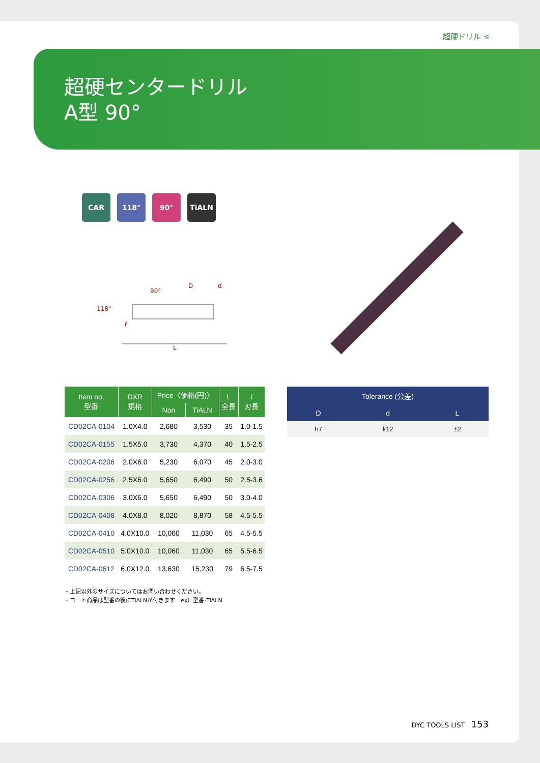超硬ドリル ≤
超硬センタードリル
A型 90°
CAR 118° 90° TiALN
118°
90°
D
d
ℓ
L
| Item no. 型番 | DXR 規格 | Price〈価格(円)〉 | | L 全長 | ℓ 刃長 |
| --- | --- | --- | --- | --- | --- |
| | | Non | TiALN | | |
| CD02CA-0104 | 1.0X4.0 | 2,680 | 3,530 | 35 | 1.0-1.5 |
| CD02CA-0155 | 1.5X5.0 | 3,730 | 4,370 | 40 | 1.5-2.5 |
| CD02CA-0206 | 2.0X6.0 | 5,230 | 6,070 | 45 | 2.0-3.0 |
| CD02CA-0256 | 2.5X6.0 | 5,650 | 6,490 | 50 | 2.5-3.6 |
| CD02CA-0306 | 3.0X6.0 | 5,650 | 6,490 | 50 | 3.0-4.0 |
| CD02CA-0408 | 4.0X8.0 | 8,020 | 8,870 | 58 | 4.5-5.5 |
| CD02CA-0410 | 4.0X10.0 | 10,060 | 11,030 | 65 | 4.5-5.5 |
| CD02CA-0510 | 5.0X10.0 | 10,060 | 11,030 | 65 | 5.5-6.5 |
| CD02CA-0612 | 6.0X12.0 | 13,630 | 15,230 | 79 | 6.5-7.5 |
| Tolerance (公差) | | |
| --- | --- | --- |
| D | d | L |
| h7 | k12 | ±2 |
・上記以外のサイズについてはお問い合わせください。
・コート商品は型番の後にTiALNが付きます　ex）型番-TiALN
DYC TOOLS LIST 153